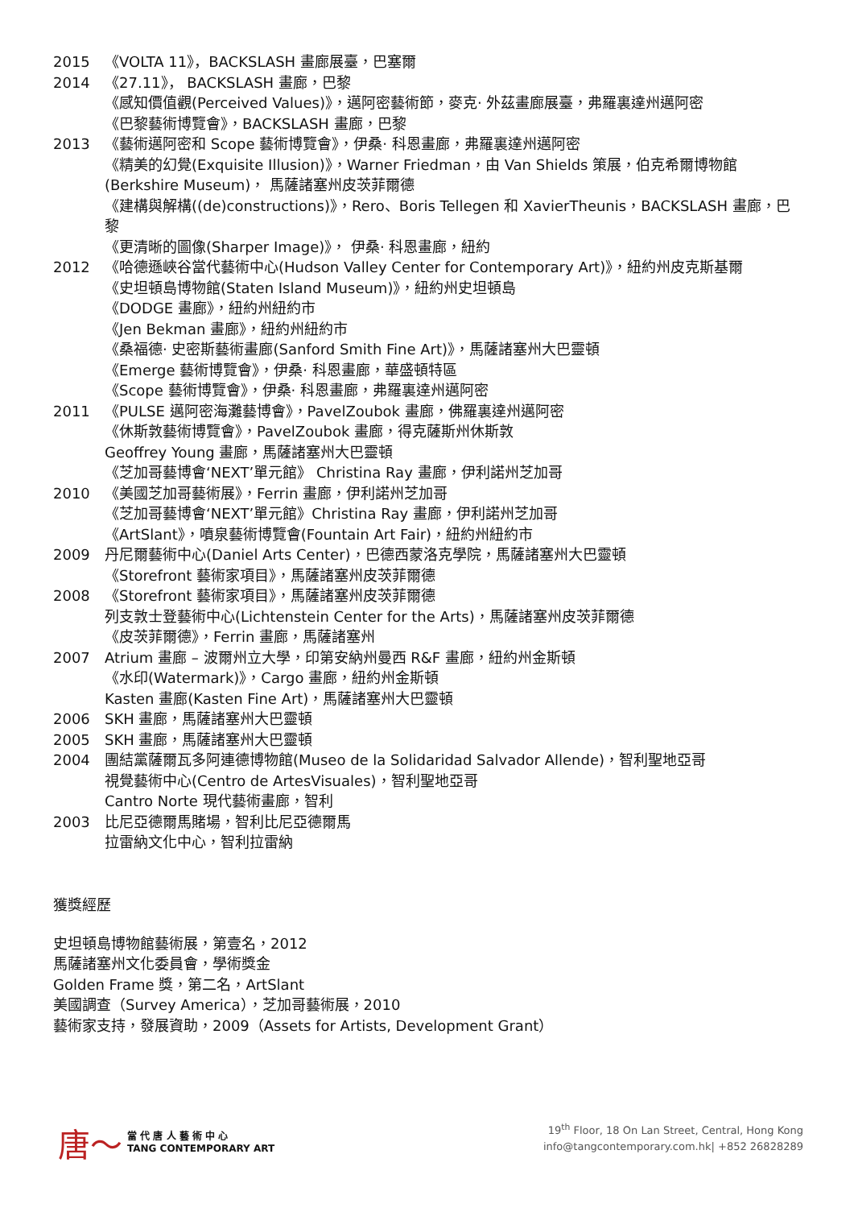2015 《VOLTA 11》，BACKSLASH 畫廊展臺，巴塞爾
2014 《27.11》， BACKSLASH 畫廊，巴黎
《感知價值觀(Perceived Values)》，邁阿密藝術節，麥克· 外茲畫廊展臺，弗羅裏達州邁阿密
《巴黎藝術博覽會》，BACKSLASH 畫廊，巴黎
2013 《藝術邁阿密和 Scope 藝術博覽會》，伊桑· 科恩畫廊，弗羅裏達州邁阿密
《精美的幻覺(Exquisite Illusion)》，Warner Friedman，由 Van Shields 策展，伯克希爾博物館 (Berkshire Museum)， 馬薩諸塞州皮茨菲爾德
《建構與解構((de)constructions)》，Rero、Boris Tellegen 和 XavierTheunis，BACKSLASH 畫廊，巴黎
《更清晰的圖像(Sharper Image)》， 伊桑· 科恩畫廊，紐約
2012 《哈德遜峽谷當代藝術中心(Hudson Valley Center for Contemporary Art)》，紐約州皮克斯基爾
《史坦頓島博物館(Staten Island Museum)》，紐約州史坦頓島
《DODGE 畫廊》，紐約州紐約市
《Jen Bekman 畫廊》，紐約州紐約市
《桑福德· 史密斯藝術畫廊(Sanford Smith Fine Art)》，馬薩諸塞州大巴靈頓
《Emerge 藝術博覽會》，伊桑· 科恩畫廊，華盛頓特區
《Scope 藝術博覽會》，伊桑· 科恩畫廊，弗羅裏達州邁阿密
2011 《PULSE 邁阿密海灘藝博會》，PavelZoubok 畫廊，佛羅裏達州邁阿密
《休斯敦藝術博覽會》，PavelZoubok 畫廊，得克薩斯州休斯敦
Geoffrey Young 畫廊，馬薩諸塞州大巴靈頓
《芝加哥藝博會‘NEXT’單元館》 Christina Ray 畫廊，伊利諾州芝加哥
2010 《美國芝加哥藝術展》，Ferrin 畫廊，伊利諾州芝加哥
《芝加哥藝博會‘NEXT’單元館》Christina Ray 畫廊，伊利諾州芝加哥
《ArtSlant》，噴泉藝術博覽會(Fountain Art Fair)，紐約州紐約市
2009 丹尼爾藝術中心(Daniel Arts Center)，巴德西蒙洛克學院，馬薩諸塞州大巴靈頓
《Storefront 藝術家項目》，馬薩諸塞州皮茨菲爾德
2008 《Storefront 藝術家項目》，馬薩諸塞州皮茨菲爾德
列支敦士登藝術中心(Lichtenstein Center for the Arts)，馬薩諸塞州皮茨菲爾德
《皮茨菲爾德》，Ferrin 畫廊，馬薩諸塞州
2007 Atrium 畫廊 – 波爾州立大學，印第安納州曼西 R&F 畫廊，紐約州金斯頓
《水印(Watermark)》，Cargo 畫廊，紐約州金斯頓
Kasten 畫廊(Kasten Fine Art)，馬薩諸塞州大巴靈頓
2006 SKH 畫廊，馬薩諸塞州大巴靈頓
2005 SKH 畫廊，馬薩諸塞州大巴靈頓
2004 團結黨薩爾瓦多阿連德博物館(Museo de la Solidaridad Salvador Allende)，智利聖地亞哥
視覺藝術中心(Centro de ArtesVisuales)，智利聖地亞哥
Cantro Norte 現代藝術畫廊，智利
2003 比尼亞德爾馬賭場，智利比尼亞德爾馬
拉雷納文化中心，智利拉雷納
獲獎經歷
史坦頓島博物館藝術展，第壹名，2012
馬薩諸塞州文化委員會，學術獎金
Golden Frame 獎，第二名，ArtSlant
美國調查（Survey America），芝加哥藝術展，2010
藝術家支持，發展資助，2009（Assets for Artists, Development Grant）
唐〜
當 代 唐 人 藝 術 中 心
TANG CONTEMPORARY ART
19<sup>th</sup> Floor, 18 On Lan Street, Central, Hong Kong
info@tangcontemporary.com.hk| +852 26828289